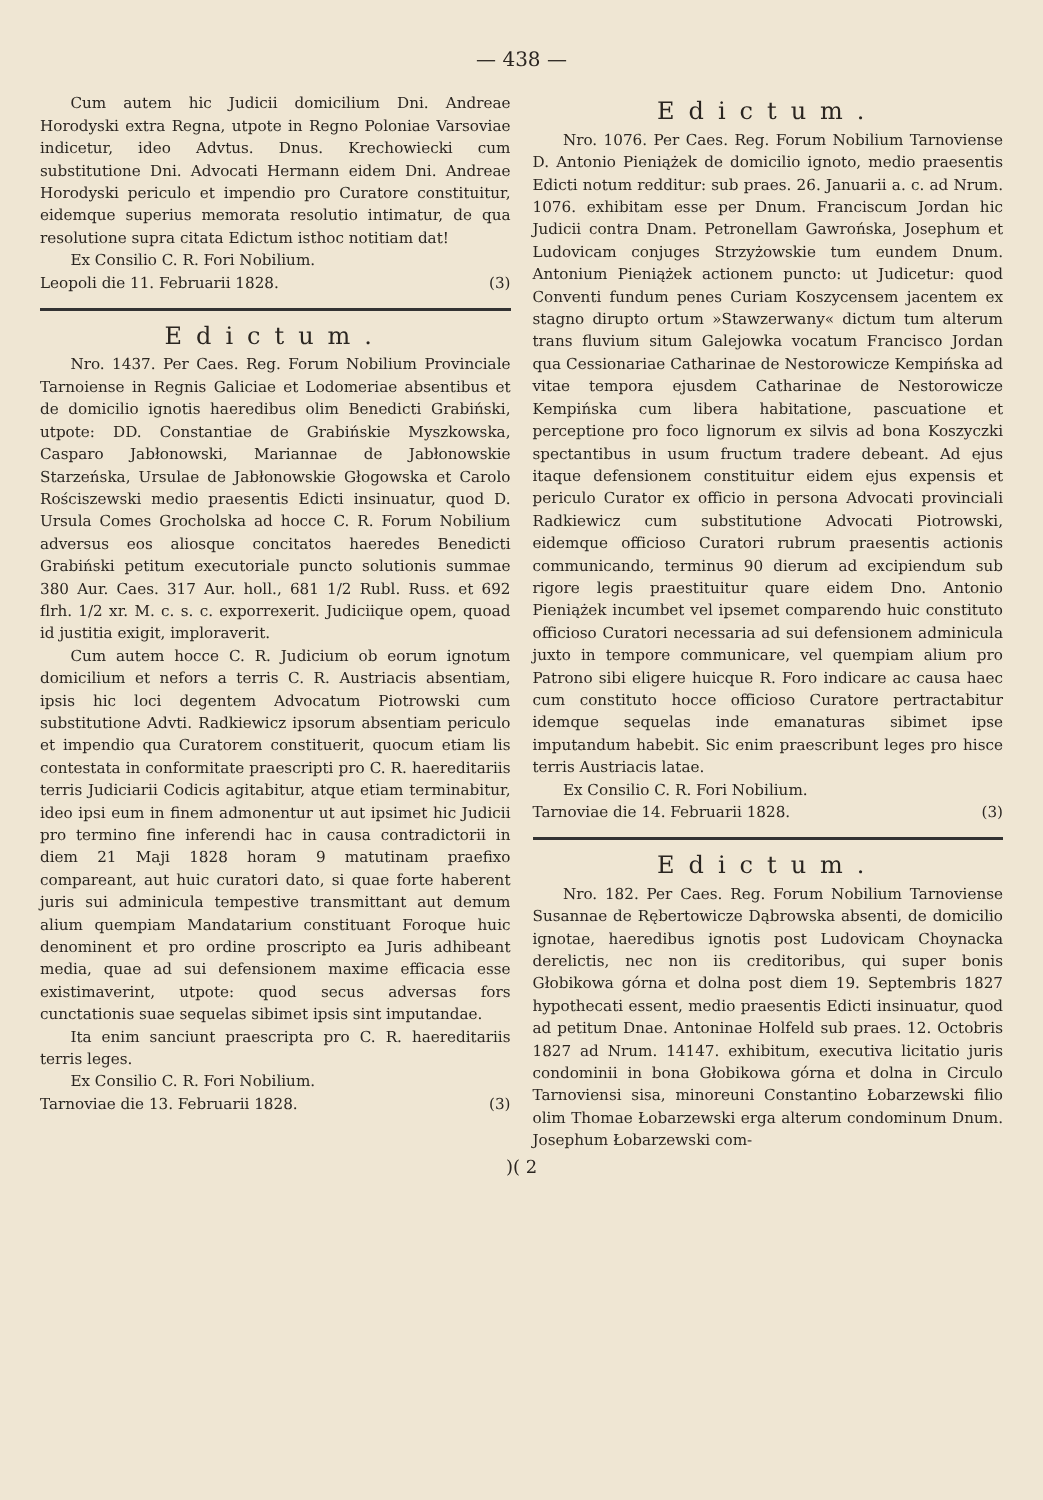— 438 —
Cum autem hic Judicii domicilium Dni. Andreae Horodyski extra Regna, utpote in Regno Poloniae Varsoviae indicetur, ideo Advtus. Dnus. Krechowiecki cum substitutione Dni. Advocati Hermann eidem Dni. Andreae Horodyski periculo et impendio pro Curatore constituitur, eidemque superius memorata resolutio intimatur, de qua resolutione supra citata Edictum isthoc notitiam dat!
Ex Consilio C. R. Fori Nobilium.
Leopoli die 11. Februarii 1828. (3)
Edictum.
Nro. 1437. Per Caes. Reg. Forum Nobilium Provinciale Tarnoiense in Regnis Galiciae et Lodomeriae absentibus et de domicilio ignotis haeredibus olim Benedicti Grabiński, utpote: DD. Constantiae de Grabińskie Myszkowska, Casparo Jabłonowski, Mariannae de Jabłonowskie Starzeńska, Ursulae de Jabłonowskie Głogowska et Carolo Rościszewski medio praesentis Edicti insinuatur, quod D. Ursula Comes Grocholska ad hocce C. R. Forum Nobilium adversus eos aliosque concitatos haeredes Benedicti Grabiński petitum executoriale puncto solutionis summae 380 Aur. Caes. 317 Aur. holl., 681 1/2 Rubl. Russ. et 692 flrh. 1/2 xr. M. c. s. c. exporrexerit. Judiciique opem, quoad id justitia exigit, imploraverit.
Cum autem hocce C. R. Judicium ob eorum ignotum domicilium et nefors a terris C. R. Austriacis absentiam, ipsis hic loci degentem Advocatum Piotrowski cum substitutione Advti. Radkiewicz ipsorum absentiam periculo et impendio qua Curatorem constituerit, quocum etiam lis contestata in conformitate praescripti pro C. R. haereditariis terris Judiciarii Codicis agitabitur, atque etiam terminabitur, ideo ipsi eum in finem admonentur ut aut ipsimet hic Judicii pro termino fine inferendi hac in causa contradictorii in diem 21 Maji 1828 horam 9 matutinam praefixo compareant, aut huic curatori dato, si quae forte haberent juris sui adminicula tempestive transmittant aut demum alium quempiam Mandatarium constituant Foroque huic denominent et pro ordine proscripto ea Juris adhibeant media, quae ad sui defensionem maxime efficacia esse existimaverint, utpote: quod secus adversas fors cunctationis suae sequelas sibimet ipsis sint imputandae.
Ita enim sanciunt praescripta pro C. R. haereditariis terris leges.
Ex Consilio C. R. Fori Nobilium.
Tarnoviae die 13. Februarii 1828. (3)
Edictum.
Nro. 1076. Per Caes. Reg. Forum Nobilium Tarnoviense D. Antonio Pieniążek de domicilio ignoto, medio praesentis Edicti notum redditur: sub praes. 26. Januarii a. c. ad Nrum. 1076. exhibitam esse per Dnum. Franciscum Jordan hic Judicii contra Dnam. Petronellam Gawrońska, Josephum et Ludovicam conjuges Strzyżowskie tum eundem Dnum. Antonium Pieniążek actionem puncto: ut Judicetur: quod Conventi fundum penes Curiam Koszycensem jacentem ex stagno dirupto ortum »Stawzerwany« dictum tum alterum trans fluvium situm Galejowka vocatum Francisco Jordan qua Cessionariae Catharinae de Nestorowicze Kempińska ad vitae tempora ejusdem Catharinae de Nestorowicze Kempińska cum libera habitatione, pascuatione et perceptione pro foco lignorum ex silvis ad bona Koszyczki spectantibus in usum fructum tradere debeant. Ad ejus itaque defensionem constituitur eidem ejus expensis et periculo Curator ex officio in persona Advocati provinciali Radkiewicz cum substitutione Advocati Piotrowski, eidemque officioso Curatori rubrum praesentis actionis communicando, terminus 90 dierum ad excipiendum sub rigore legis praestituitur quare eidem Dno. Antonio Pieniążek incumbet vel ipsemet comparendo huic constituto officioso Curatori necessaria ad sui defensionem adminicula juxto in tempore communicare, vel quempiam alium pro Patrono sibi eligere huicque R. Foro indicare ac causa haec cum constituto hocce officioso Curatore pertractabitur idemque sequelas inde emanaturas sibimet ipse imputandum habebit. Sic enim praescribunt leges pro hisce terris Austriacis latae.
Ex Consilio C. R. Fori Nobilium.
Tarnoviae die 14. Februarii 1828. (3)
Edictum.
Nro. 182. Per Caes. Reg. Forum Nobilium Tarnoviense Susannae de Rębertowicze Dąbrowska absenti, de domicilio ignotae, haeredibus ignotis post Ludovicam Choynacka derelictis, nec non iis creditoribus, qui super bonis Głobikowa górna et dolna post diem 19. Septembris 1827 hypothecati essent, medio praesentis Edicti insinuatur, quod ad petitum Dnae. Antoninae Holfeld sub praes. 12. Octobris 1827 ad Nrum. 14147. exhibitum, executiva licitatio juris condominii in bona Głobikowa górna et dolna in Circulo Tarnoviensi sisa, minoreuni Constantino Łobarzewski filio olim Thomae Łobarzewski erga alterum condominum Dnum. Josephum Łobarzewski com-
)( 2